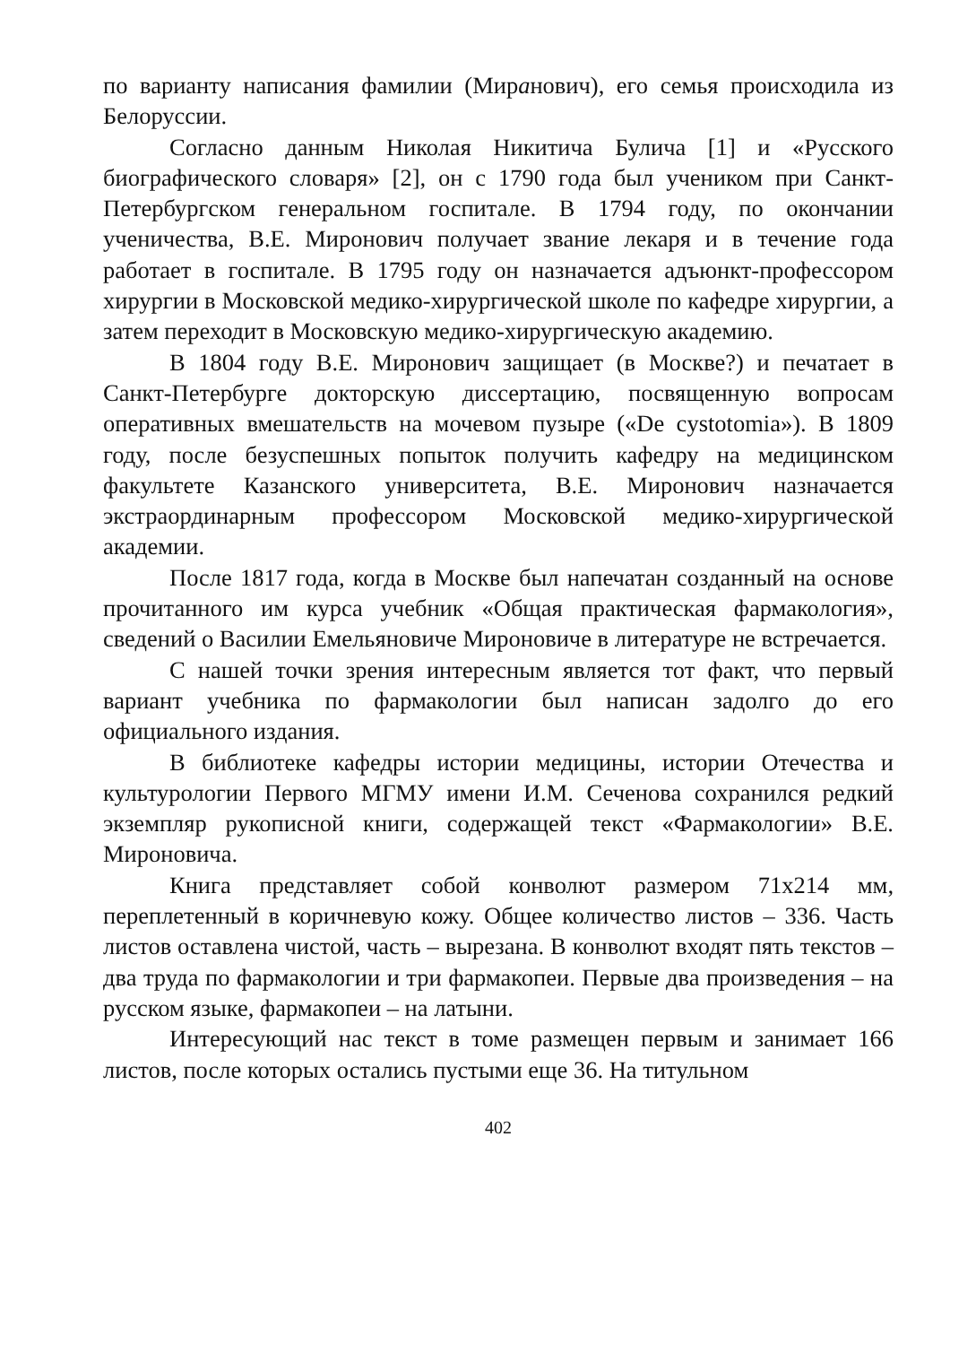по варианту написания фамилии (Миранович), его семья происходила из Белоруссии.
Согласно данным Николая Никитича Булича [1] и «Русского биографического словаря» [2], он с 1790 года был учеником при Санкт-Петербургском генеральном госпитале. В 1794 году, по окончании ученичества, В.Е. Миронович получает звание лекаря и в течение года работает в госпитале. В 1795 году он назначается адъюнкт-профессором хирургии в Московской медико-хирургической школе по кафедре хирургии, а затем переходит в Московскую медико-хирургическую академию.
В 1804 году В.Е. Миронович защищает (в Москве?) и печатает в Санкт-Петербурге докторскую диссертацию, посвященную вопросам оперативных вмешательств на мочевом пузыре («De cystotomia»). В 1809 году, после безуспешных попыток получить кафедру на медицинском факультете Казанского университета, В.Е. Миронович назначается экстраординарным профессором Московской медико-хирургической академии.
После 1817 года, когда в Москве был напечатан созданный на основе прочитанного им курса учебник «Общая практическая фармакология», сведений о Василии Емельяновиче Мироновиче в литературе не встречается.
С нашей точки зрения интересным является тот факт, что первый вариант учебника по фармакологии был написан задолго до его официального издания.
В библиотеке кафедры истории медицины, истории Отечества и культурологии Первого МГМУ имени И.М. Сеченова сохранился редкий экземпляр рукописной книги, содержащей текст «Фармакологии» В.Е. Мироновича.
Книга представляет собой конволют размером 71х214 мм, переплетенный в коричневую кожу. Общее количество листов – 336. Часть листов оставлена чистой, часть – вырезана. В конволют входят пять текстов – два труда по фармакологии и три фармакопеи. Первые два произведения – на русском языке, фармакопеи – на латыни.
Интересующий нас текст в томе размещен первым и занимает 166 листов, после которых остались пустыми еще 36. На титульном
402